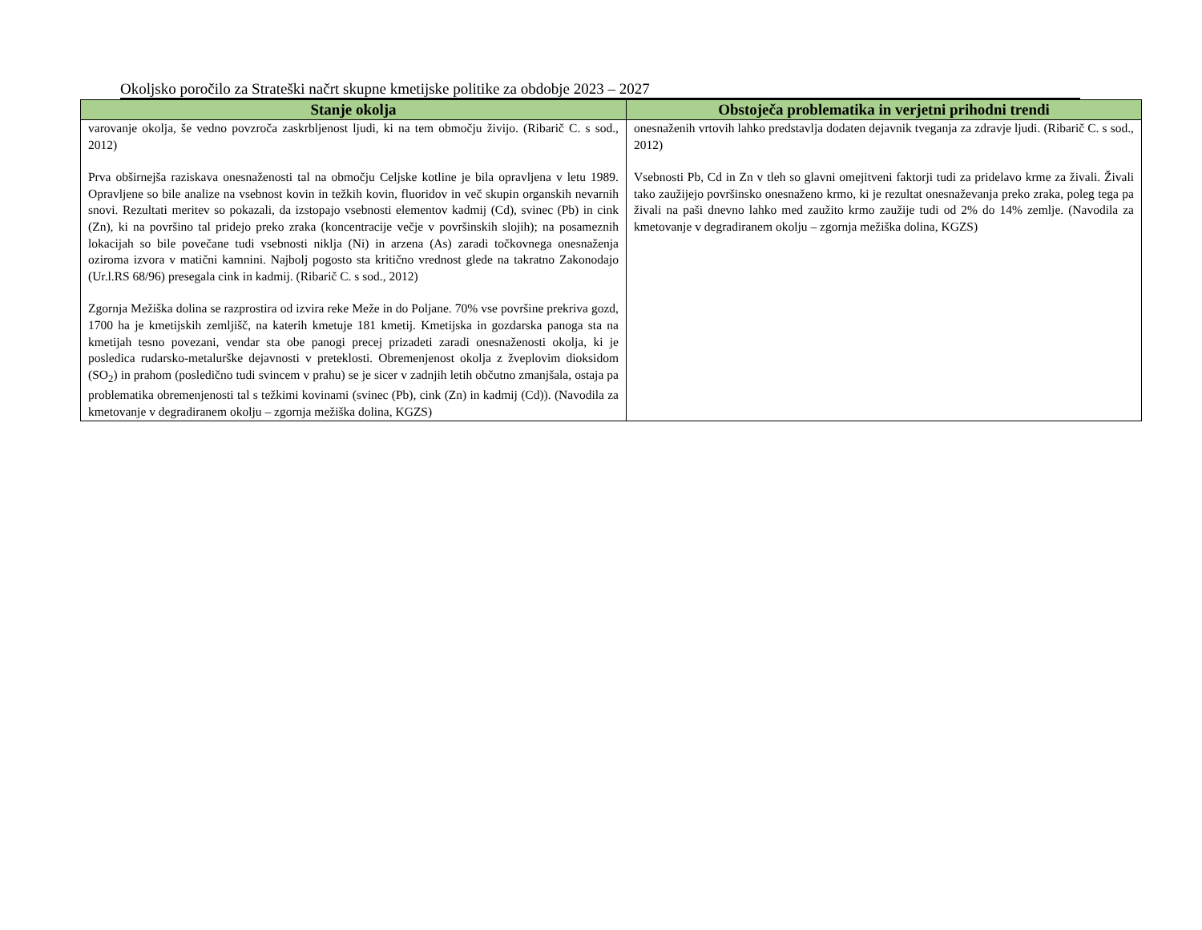Okoljsko poročilo za Strateški načrt skupne kmetijske politike za obdobje 2023 – 2027
| Stanje okolja | Obstoječa problematika in verjetni prihodni trendi |
| --- | --- |
| varovanje okolja, še vedno povzroča zaskrbljenost ljudi, ki na tem območju živijo. (Ribarič C. s sod., 2012) Prva obširnejša raziskava onesnaženosti tal na območju Celjske kotline je bila opravljena v letu 1989. Opravljene so bile analize na vsebnost kovin in težkih kovin, fluoridov in več skupin organskih nevarnih snovi. Rezultati meritev so pokazali, da izstopajo vsebnosti elementov kadmij (Cd), svinec (Pb) in cink (Zn), ki na površino tal pridejo preko zraka (koncentracije večje v površinskih slojih); na posameznih lokacijah so bile povečane tudi vsebnosti niklja (Ni) in arzena (As) zaradi točkovnega onesnaženja oziroma izvora v matični kamnini. Najbolj pogosto sta kritično vrednost glede na takratno Zakonodajo (Ur.l.RS 68/96) presegala cink in kadmij. (Ribarič C. s sod., 2012) Zgornja Mežiška dolina se razprostira od izvira reke Meže in do Poljane. 70% vse površine prekriva gozd, 1700 ha je kmetijskih zemljišč, na katerih kmetuje 181 kmetij. Kmetijska in gozdarska panoga sta na kmetijah tesno povezani, vendar sta obe panogi precej prizadeti zaradi onesnaženosti okolja, ki je posledica rudarsko-metalurške dejavnosti v preteklosti. Obremenjenost okolja z žveplovim dioksidom (SO<sub>2</sub>) in prahom (posledično tudi svincem v prahu) se je sicer v zadnjih letih občutno zmanjšala, ostaja pa problematika obremenjenosti tal s težkimi kovinami (svinec (Pb), cink (Zn) in kadmij (Cd)). (Navodila za kmetovanje v degradiranem okolju – zgornja mežiška dolina, KGZS) | onesnaženih vrtovih lahko predstavlja dodaten dejavnik tveganja za zdravje ljudi. (Ribarič C. s sod., 2012) Vsebnosti Pb, Cd in Zn v tleh so glavni omejitveni faktorji tudi za pridelavo krme za živali. Živali tako zaužijejo površinsko onesnaženo krmo, ki je rezultat onesnaževanja preko zraka, poleg tega pa živali na paši dnevno lahko med zaužito krmo zaužije tudi od 2% do 14% zemlje. (Navodila za kmetovanje v degradiranem okolju – zgornja mežiška dolina, KGZS) |